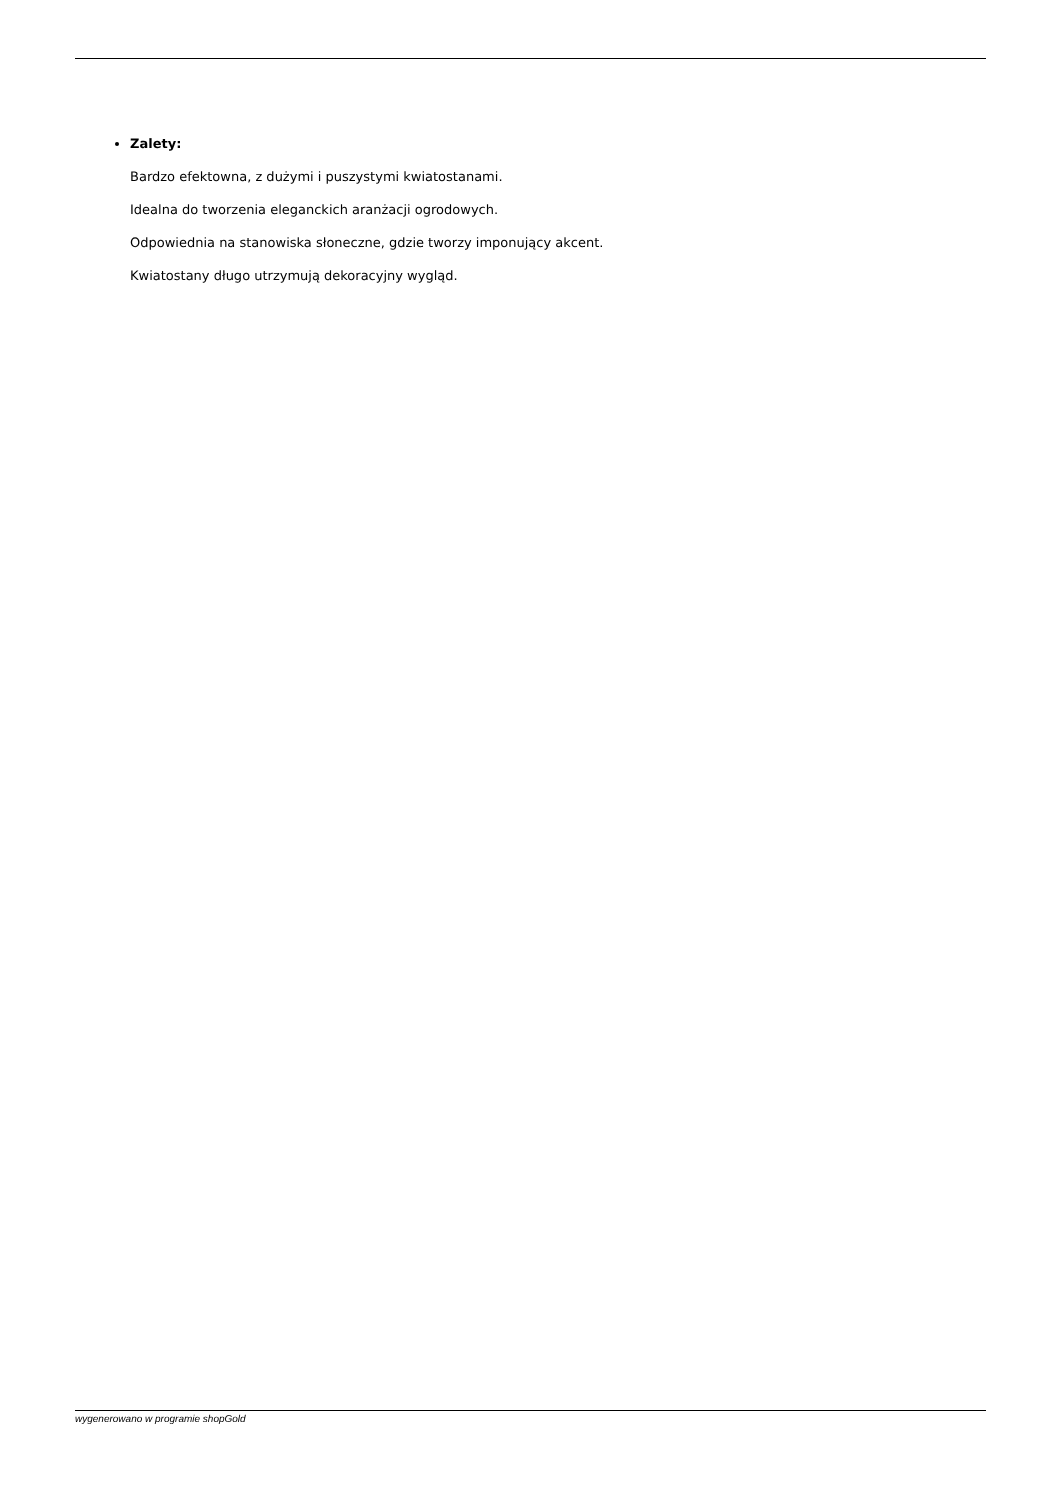Zalety:
Bardzo efektowna, z dużymi i puszystymi kwiatostanami.
Idealna do tworzenia eleganckich aranżacji ogrodowych.
Odpowiednia na stanowiska słoneczne, gdzie tworzy imponujący akcent.
Kwiatostany długo utrzymują dekoracyjny wygląd.
wygenerowano w programie shopGold